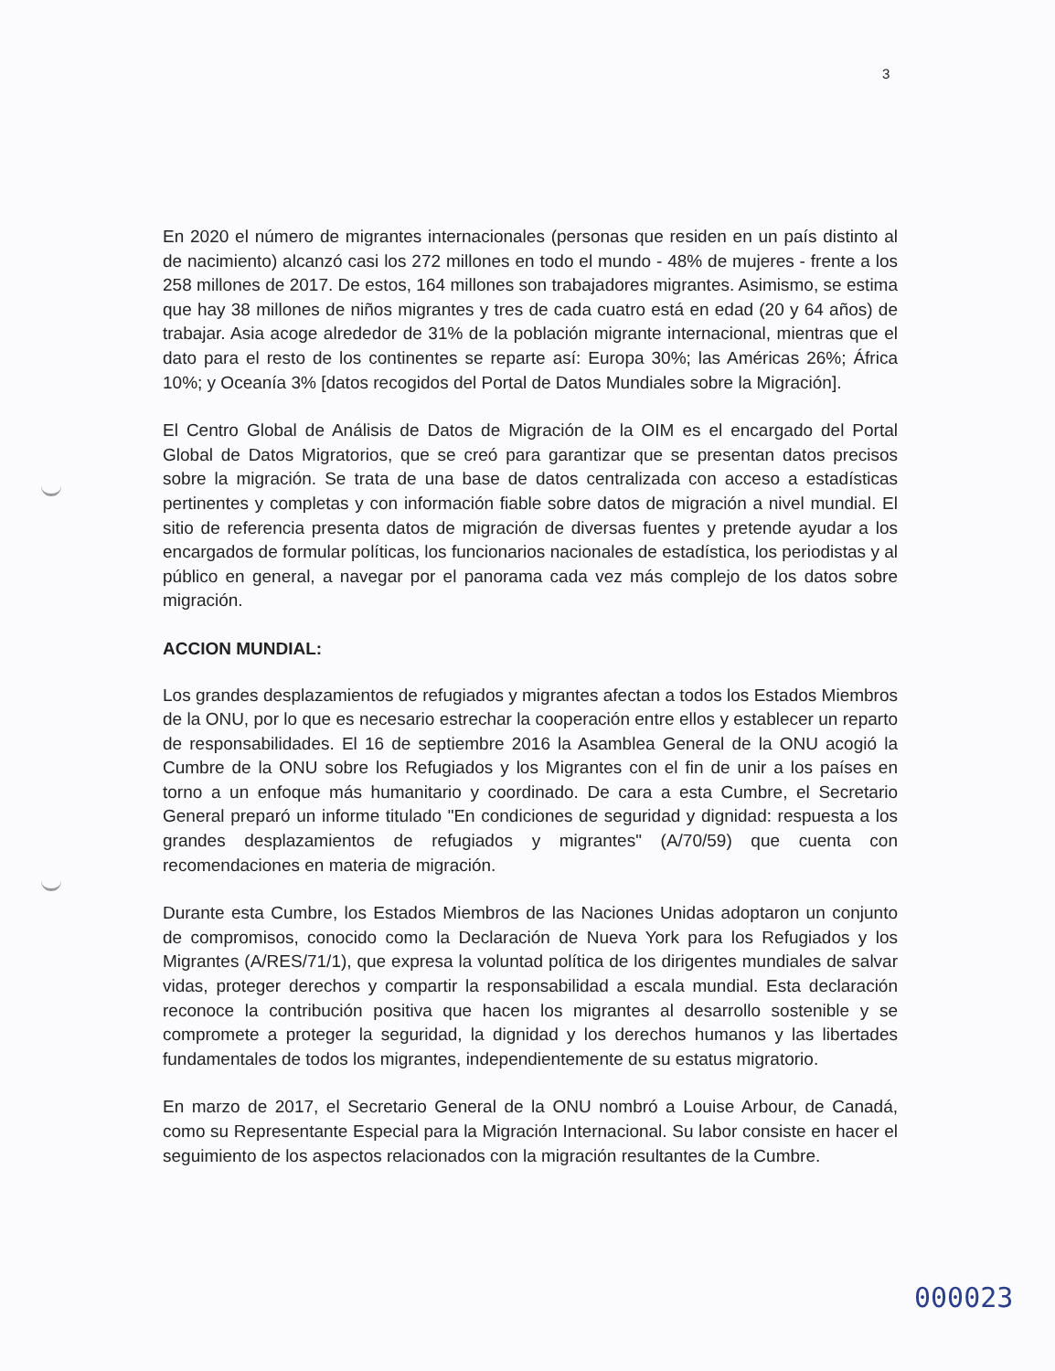3
En 2020 el número de migrantes internacionales (personas que residen en un país distinto al de nacimiento) alcanzó casi los 272 millones en todo el mundo - 48% de mujeres - frente a los 258 millones de 2017. De estos, 164 millones son trabajadores migrantes. Asimismo, se estima que hay 38 millones de niños migrantes y tres de cada cuatro está en edad (20 y 64 años) de trabajar. Asia acoge alrededor de 31% de la población migrante internacional, mientras que el dato para el resto de los continentes se reparte así: Europa 30%; las Américas 26%; África 10%; y Oceanía 3% [datos recogidos del Portal de Datos Mundiales sobre la Migración].
El Centro Global de Análisis de Datos de Migración de la OIM es el encargado del Portal Global de Datos Migratorios, que se creó para garantizar que se presentan datos precisos sobre la migración. Se trata de una base de datos centralizada con acceso a estadísticas pertinentes y completas y con información fiable sobre datos de migración a nivel mundial. El sitio de referencia presenta datos de migración de diversas fuentes y pretende ayudar a los encargados de formular políticas, los funcionarios nacionales de estadística, los periodistas y al público en general, a navegar por el panorama cada vez más complejo de los datos sobre migración.
ACCION MUNDIAL:
Los grandes desplazamientos de refugiados y migrantes afectan a todos los Estados Miembros de la ONU, por lo que es necesario estrechar la cooperación entre ellos y establecer un reparto de responsabilidades. El 16 de septiembre 2016 la Asamblea General de la ONU acogió la Cumbre de la ONU sobre los Refugiados y los Migrantes con el fin de unir a los países en torno a un enfoque más humanitario y coordinado. De cara a esta Cumbre, el Secretario General preparó un informe titulado "En condiciones de seguridad y dignidad: respuesta a los grandes desplazamientos de refugiados y migrantes" (A/70/59) que cuenta con recomendaciones en materia de migración.
Durante esta Cumbre, los Estados Miembros de las Naciones Unidas adoptaron un conjunto de compromisos, conocido como la Declaración de Nueva York para los Refugiados y los Migrantes (A/RES/71/1), que expresa la voluntad política de los dirigentes mundiales de salvar vidas, proteger derechos y compartir la responsabilidad a escala mundial. Esta declaración reconoce la contribución positiva que hacen los migrantes al desarrollo sostenible y se compromete a proteger la seguridad, la dignidad y los derechos humanos y las libertades fundamentales de todos los migrantes, independientemente de su estatus migratorio.
En marzo de 2017, el Secretario General de la ONU nombró a Louise Arbour, de Canadá, como su Representante Especial para la Migración Internacional. Su labor consiste en hacer el seguimiento de los aspectos relacionados con la migración resultantes de la Cumbre.
000023